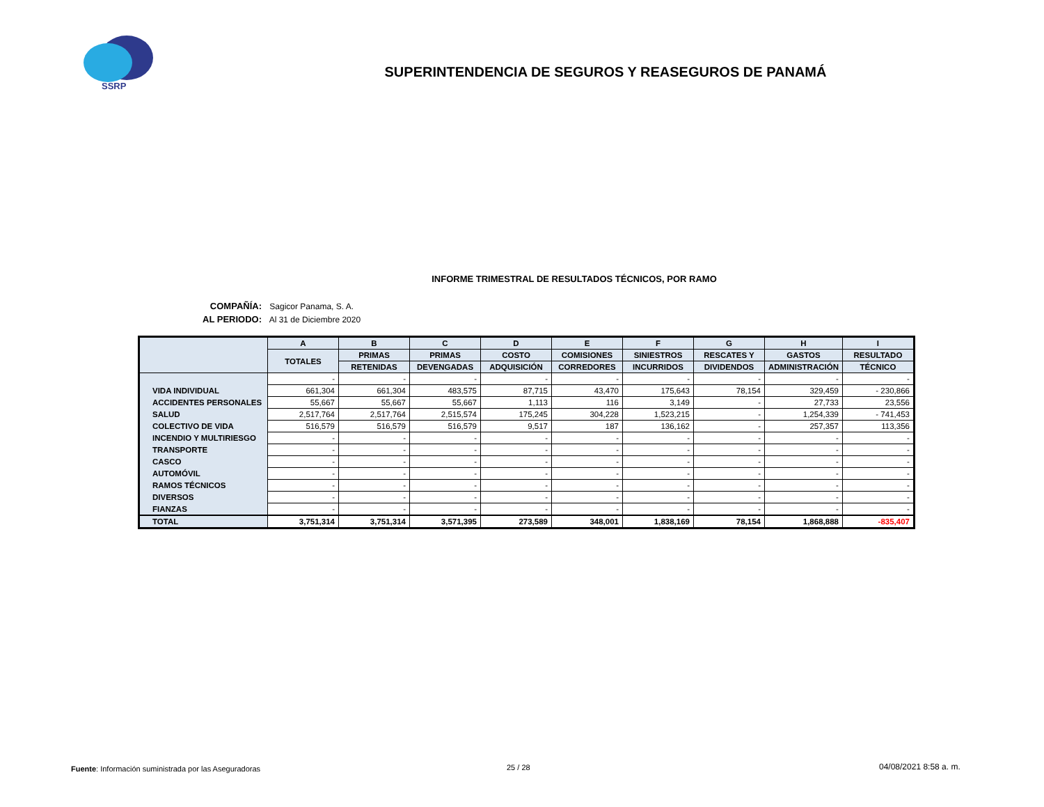SSRP
SUPERINTENDENCIA DE SEGUROS Y REASEGUROS DE PANAMÁ
INFORME TRIMESTRAL DE RESULTADOS TÉCNICOS, POR RAMO
COMPAÑÍA: Sagicor Panama, S. A.
AL PERIODO: Al 31 de Diciembre 2020
| | A | B | C | D | E | F | G | H | I |
| --- | --- | --- | --- | --- | --- | --- | --- | --- | --- |
| | TOTALES | PRIMAS | PRIMAS | COSTO | COMISIONES | SINIESTROS | RESCATES Y | GASTOS | RESULTADO |
| | | RETENIDAS | DEVENGADAS | ADQUISICIÓN | CORREDORES | INCURRIDOS | DIVIDENDOS | ADMINISTRACIÓN | TÉCNICO |
| | - | - | - | - | - | - | - | - | - |
| VIDA INDIVIDUAL | 661,304 | 661,304 | 483,575 | 87,715 | 43,470 | 175,643 | 78,154 | 329,459 | - 230,866 |
| ACCIDENTES PERSONALES | 55,667 | 55,667 | 55,667 | 1,113 | 116 | 3,149 | - | 27,733 | 23,556 |
| SALUD | 2,517,764 | 2,517,764 | 2,515,574 | 175,245 | 304,228 | 1,523,215 | - | 1,254,339 | - 741,453 |
| COLECTIVO DE VIDA | 516,579 | 516,579 | 516,579 | 9,517 | 187 | 136,162 | - | 257,357 | 113,356 |
| INCENDIO Y MULTIRIESGO | - | - | - | - | - | - | - | - | - |
| TRANSPORTE | - | - | - | - | - | - | - | - | - |
| CASCO | - | - | - | - | - | - | - | - | - |
| AUTOMÓVIL | - | - | - | - | - | - | - | - | - |
| RAMOS TÉCNICOS | - | - | - | - | - | - | - | - | - |
| DIVERSOS | - | - | - | - | - | - | - | - | - |
| FIANZAS | - | - | - | - | - | - | - | - | - |
| TOTAL | 3,751,314 | 3,751,314 | 3,571,395 | 273,589 | 348,001 | 1,838,169 | 78,154 | 1,868,888 | -835,407 |
Fuente: Información suministrada por las Aseguradoras
25 / 28 04/08/2021 8:58 a. m.